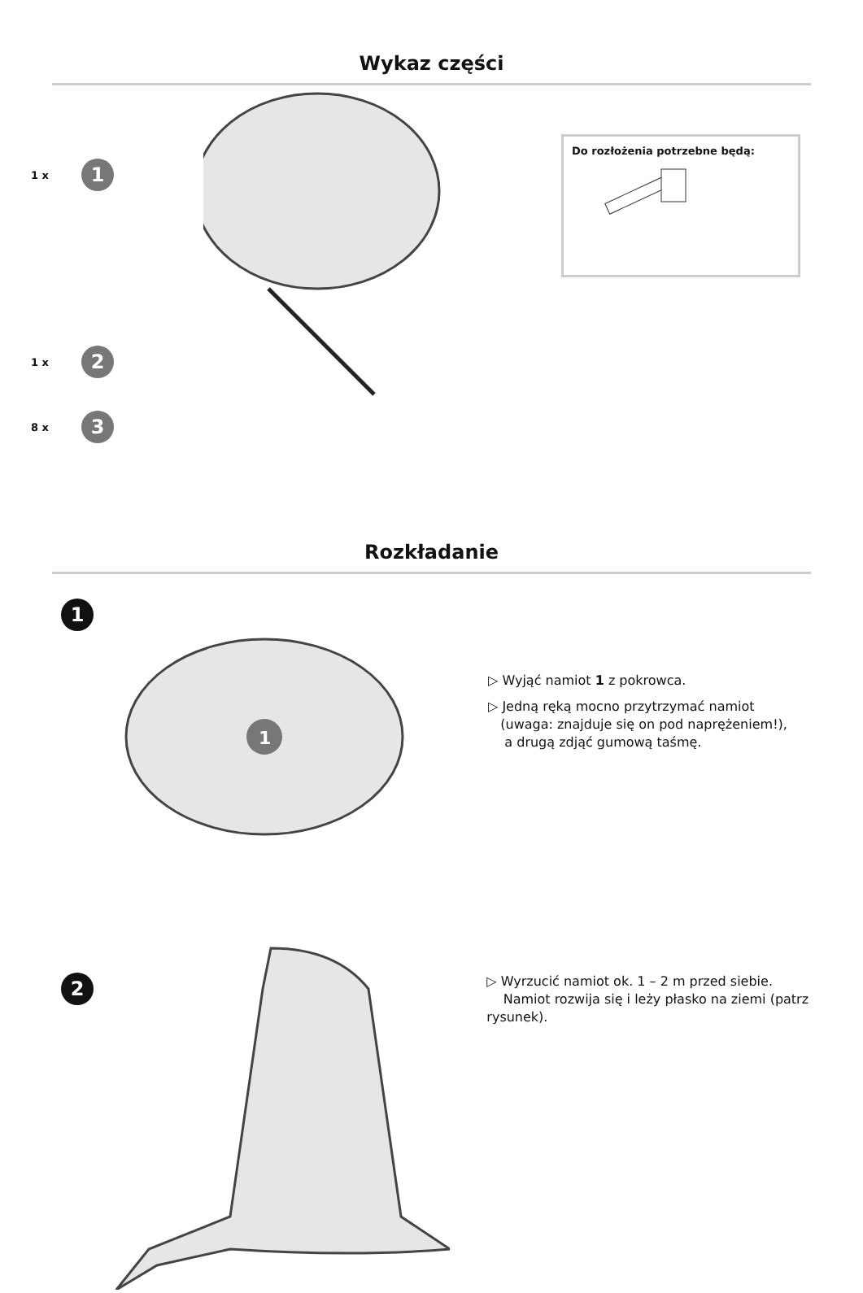Wykaz części
1 x 1
1 x 2
8 x 3
Do rozłożenia potrzebne będą:
Rozkładanie
1
1
▷ Wyjąć namiot 1 z pokrowca.
▷ Jedną ręką mocno przytrzymać namiot
(uwaga: znajduje się on pod naprężeniem!),
a drugą zdjąć gumową taśmę.
2
▷ Wyrzucić namiot ok. 1 – 2 m przed siebie.
Namiot rozwija się i leży płasko na ziemi (patrz rysunek).